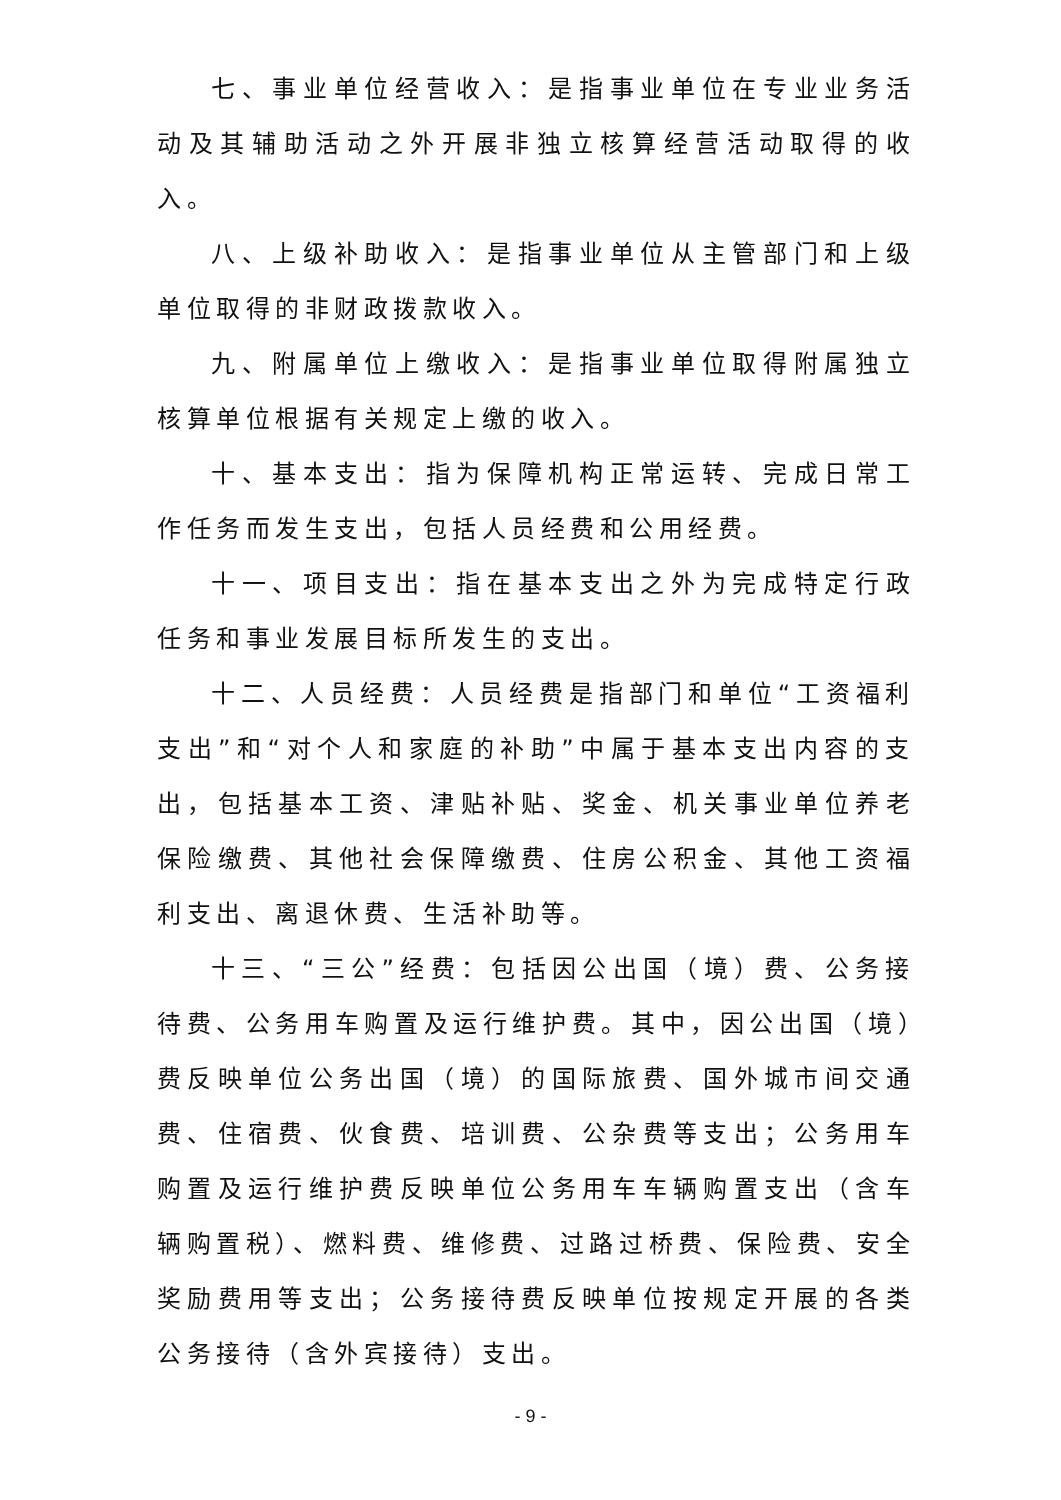七、事业单位经营收入：是指事业单位在专业业务活动及其辅助活动之外开展非独立核算经营活动取得的收入。
八、上级补助收入：是指事业单位从主管部门和上级单位取得的非财政拨款收入。
九、附属单位上缴收入：是指事业单位取得附属独立核算单位根据有关规定上缴的收入。
十、基本支出：指为保障机构正常运转、完成日常工作任务而发生支出，包括人员经费和公用经费。
十一、项目支出：指在基本支出之外为完成特定行政任务和事业发展目标所发生的支出。
十二、人员经费：人员经费是指部门和单位“工资福利支出”和“对个人和家庭的补助”中属于基本支出内容的支出，包括基本工资、津贴补贴、奖金、机关事业单位养老保险缴费、其他社会保障缴费、住房公积金、其他工资福利支出、离退休费、生活补助等。
十三、“三公”经费：包括因公出国（境）费、公务接待费、公务用车购置及运行维护费。其中，因公出国（境）费反映单位公务出国（境）的国际旅费、国外城市间交通费、住宿费、伙食费、培训费、公杂费等支出；公务用车购置及运行维护费反映单位公务用车车辆购置支出（含车辆购置税）、燃料费、维修费、过路过桥费、保险费、安全奖励费用等支出；公务接待费反映单位按规定开展的各类公务接待（含外宾接待）支出。
- 9 -